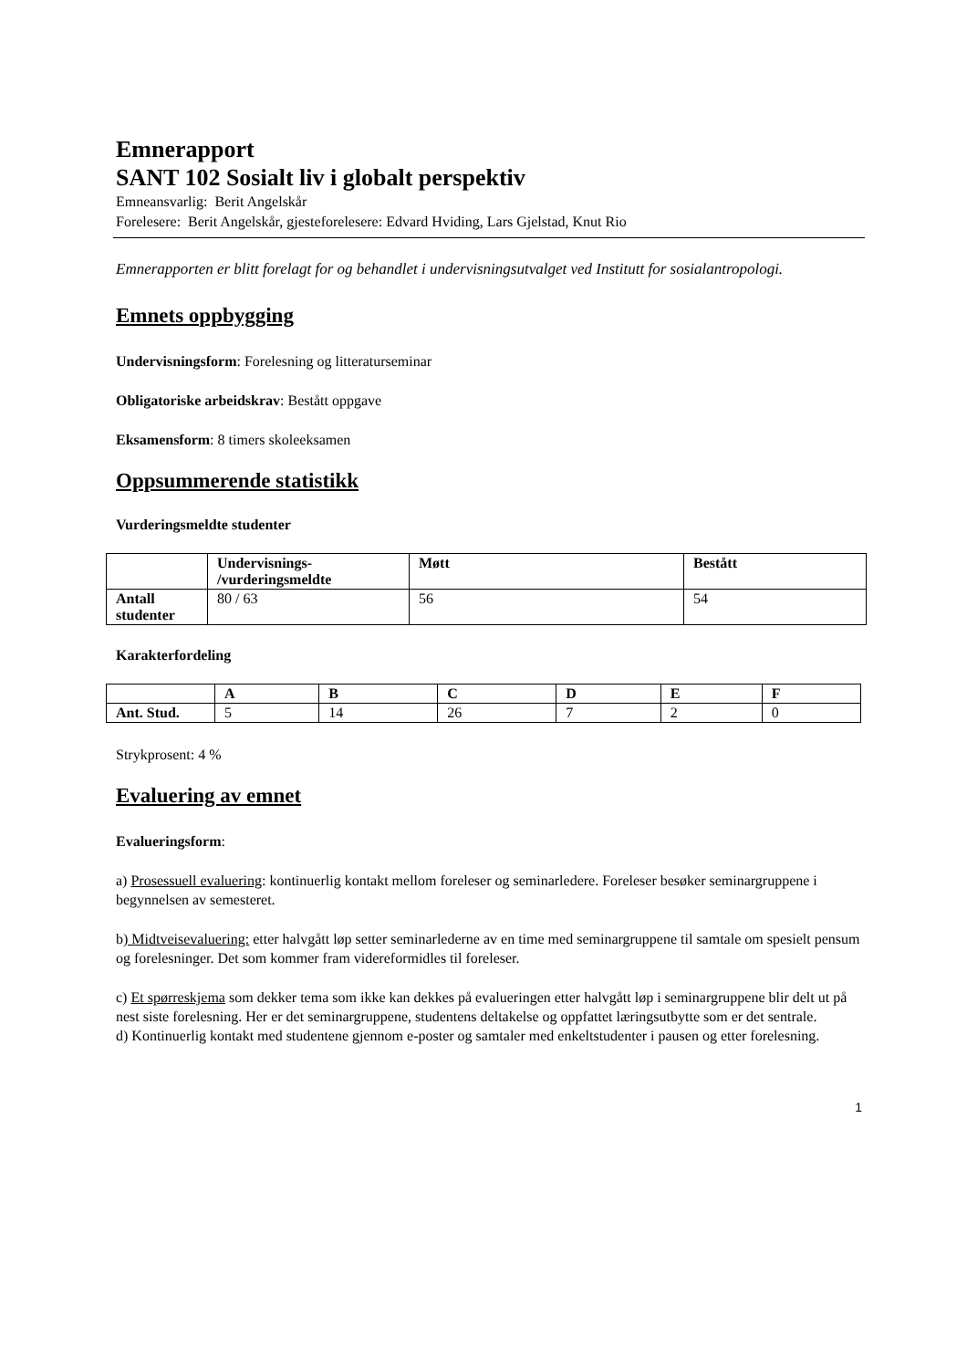Emnerapport
SANT 102 Sosialt liv i globalt perspektiv
Emneansvarlig: Berit Angelskår
Forelesere: Berit Angelskår, gjesteforelesere: Edvard Hviding, Lars Gjelstad, Knut Rio
Emnerapporten er blitt forelagt for og behandlet i undervisningsutvalget ved Institutt for sosialantropologi.
Emnets oppbygging
Undervisningsform: Forelesning og litteraturseminar
Obligatoriske arbeidskrav: Bestått oppgave
Eksamensform: 8 timers skoleeksamen
Oppsummerende statistikk
Vurderingsmeldte studenter
| | Undervisnings- /vurderingsmeldte | Møtt | Bestått |
| --- | --- | --- | --- |
| Antall studenter | 80 / 63 | 56 | 54 |
Karakterfordeling
| | A | B | C | D | E | F |
| --- | --- | --- | --- | --- | --- | --- |
| Ant. Stud. | 5 | 14 | 26 | 7 | 2 | 0 |
Strykprosent: 4 %
Evaluering av emnet
Evalueringsform:
a) Prosessuell evaluering: kontinuerlig kontakt mellom foreleser og seminarledere. Foreleser besøker seminargruppene i begynnelsen av semesteret.
b) Midtveisevaluering: etter halvgått løp setter seminarlederne av en time med seminargruppene til samtale om spesielt pensum og forelesninger. Det som kommer fram videreformidles til foreleser.
c) Et spørreskjema som dekker tema som ikke kan dekkes på evalueringen etter halvgått løp i seminargruppene blir delt ut på nest siste forelesning. Her er det seminargruppene, studentens deltakelse og oppfattet læringsutbytte som er det sentrale.
d) Kontinuerlig kontakt med studentene gjennom e-poster og samtaler med enkeltstudenter i pausen og etter forelesning.
1